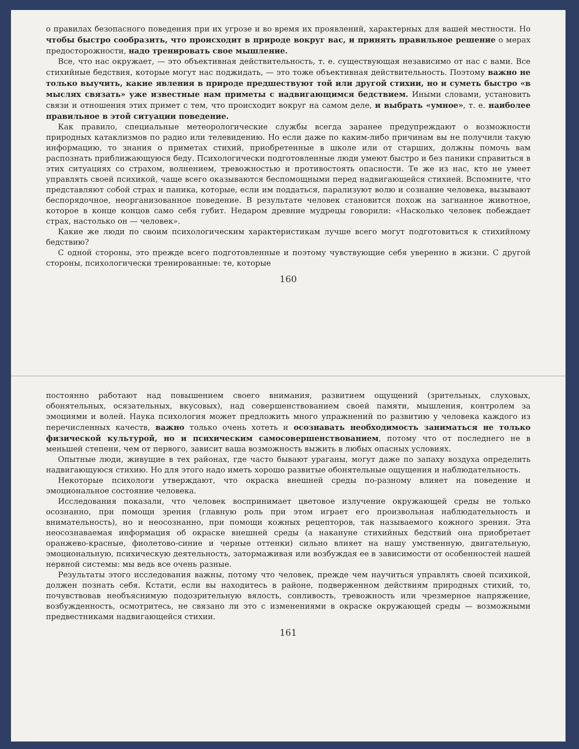о правилах безопасного поведения при их угрозе и во время их проявлений, характерных для вашей местности. Но чтобы быстро сообразить, что происходит в природе вокруг вас, и принять правильное решение о мерах предосторожности, надо тренировать свое мышление.
Все, что нас окружает, — это объективная действительность, т. е. существующая независимо от нас с вами. Все стихийные бедствия, которые могут нас поджидать, — это тоже объективная действительность. Поэтому важно не только выучить, какие явления в природе предшествуют той или другой стихии, но и суметь быстро «в мыслях связать» уже известные нам приметы с надвигающимся бедствием. Иными словами, установить связи и отношения этих примет с тем, что происходит вокруг на самом деле, и выбрать «умное», т. е. наиболее правильное в этой ситуации поведение.
Как правило, специальные метеорологические службы всегда заранее предупреждают о возможности природных катаклизмов по радио или телевидению. Но если даже по каким-либо причинам вы не получили такую информацию, то знания о приметах стихий, приобретенные в школе или от старших, должны помочь вам распознать приближающуюся беду. Психологически подготовленные люди умеют быстро и без паники справиться в этих ситуациях со страхом, волнением, тревожностью и противостоять опасности. Те же из нас, кто не умеет управлять своей психикой, чаще всего оказываются беспомощными перед надвигающейся стихией. Вспомните, что представляют собой страх и паника, которые, если им поддаться, парализуют волю и сознание человека, вызывают беспорядочное, неорганизованное поведение. В результате человек становится похож на загнанное животное, которое в конце концов само себя губит. Недаром древние мудрецы говорили: «Насколько человек побеждает страх, настолько он — человек».
Какие же люди по своим психологическим характеристикам лучше всего могут подготовиться к стихийному бедствию?
С одной стороны, это прежде всего подготовленные и поэтому чувствующие себя уверенно в жизни. С другой стороны, психологически тренированные: те, которые
160
постоянно работают над повышением своего внимания, развитием ощущений (зрительных, слуховых, обонятельных, осязательных, вкусовых), над совершенствованием своей памяти, мышления, контролем за эмоциями и волей. Наука психология может предложить много упражнений по развитию у человека каждого из перечисленных качеств, важно только очень хотеть и осознавать необходимость заниматься не только физической культурой, но и психическим самосовершенствованием, потому что от последнего не в меньшей степени, чем от первого, зависит ваша возможность выжить в любых опасных условиях.
Опытные люди, живущие в тех районах, где часто бывают ураганы, могут даже по запаху воздуха определить надвигающуюся стихию. Но для этого надо иметь хорошо развитые обонятельные ощущения и наблюдательность.
Некоторые психологи утверждают, что окраска внешней среды по-разному влияет на поведение и эмоциональное состояние человека.
Исследования показали, что человек воспринимает цветовое излучение окружающей среды не только осознанно, при помощи зрения (главную роль при этом играет его произвольная наблюдательность и внимательность), но и неосознанно, при помощи кожных рецепторов, так называемого кожного зрения. Эта неосознаваемая информация об окраске внешней среды (а накануне стихийных бедствий она приобретает оранжево-красные, фиолетово-синие и черные оттенки) сильно влияет на нашу умственную, двигательную, эмоциональную, психическую деятельность, затормаживая или возбуждая ее в зависимости от особенностей нашей нервной системы: мы ведь все очень разные.
Результаты этого исследования важны, потому что человек, прежде чем научиться управлять своей психикой, должен познать себя. Кстати, если вы находитесь в районе, подверженном действиям природных стихий, то, почувствовав необъяснимую подозрительную вялость, сонливость, тревожность или чрезмерное напряжение, возбужденность, осмотритесь, не связано ли это с изменениями в окраске окружающей среды — возможными предвестниками надвигающейся стихии.
161